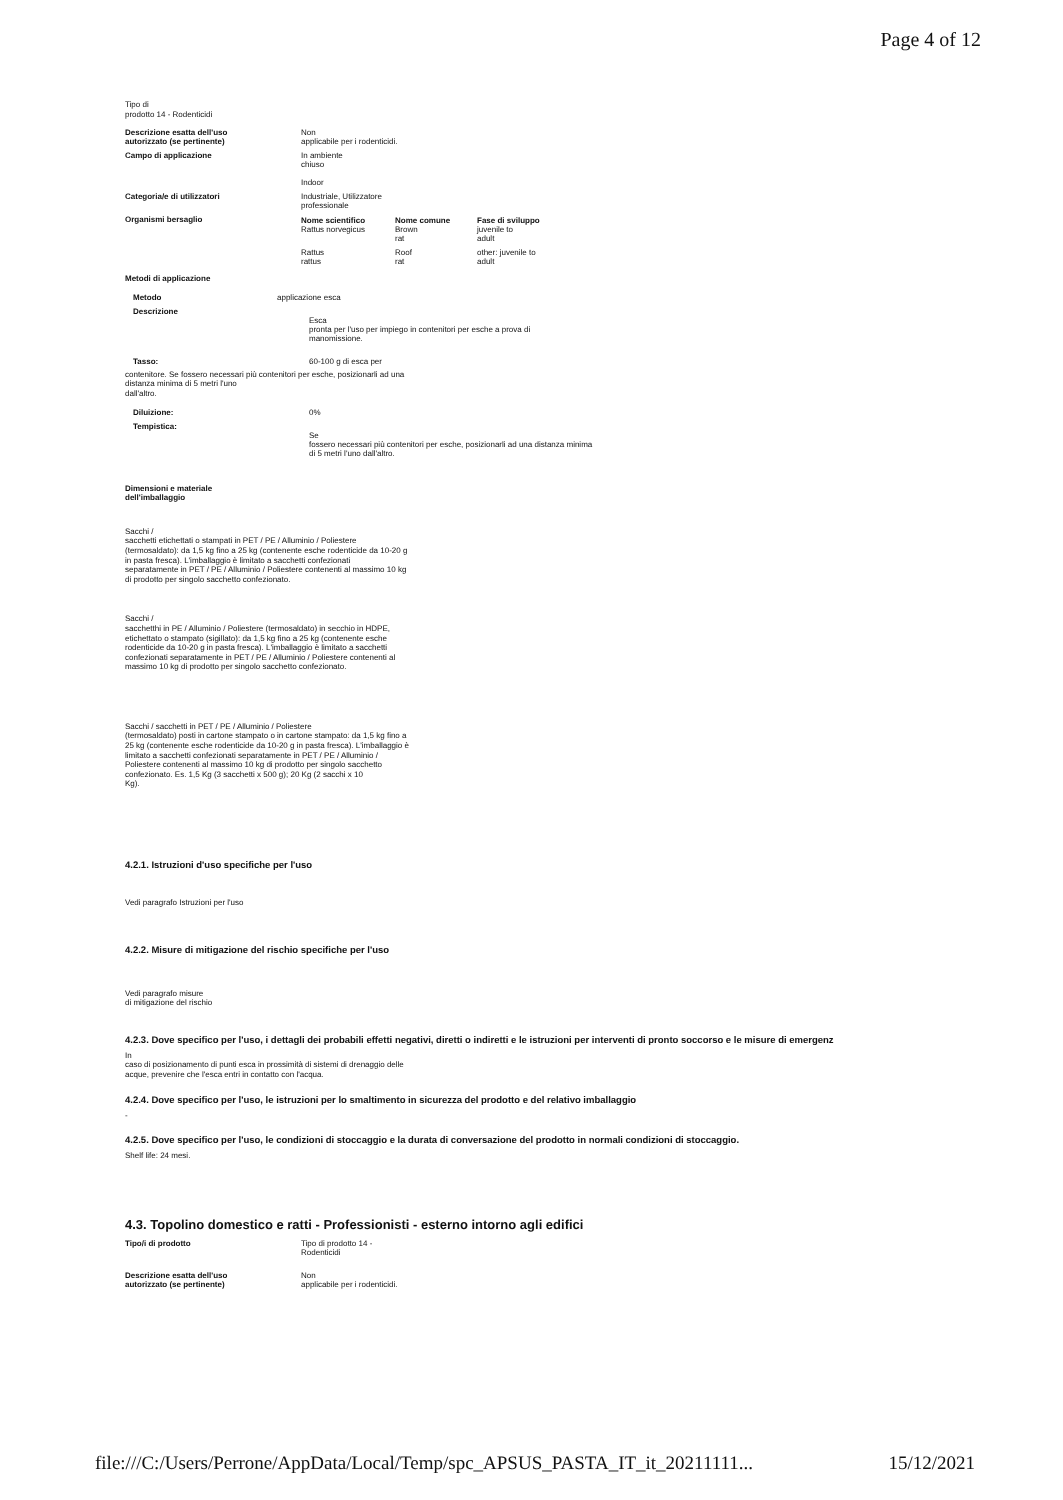Page 4 of 12
Tipo di
prodotto 14 - Rodenticidi
| Descrizione esatta dell'uso autorizzato (se pertinente) | Non applicabile per i rodenticidi. |
| Campo di applicazione | In ambiente chiuso Indoor |
| Categoria/e di utilizzatori | Industriale, Utilizzatore professionale |
| Organismi bersaglio | / Nome scientifico Rattus norvegicus / Nome comune Brown rat / Fase di sviluppo juvenile to adult / / Rattus rattus / Roof rat / other: juvenile to adult / |
Metodi di applicazione
| Metodo | applicazione esca |
| Descrizione | Esca pronta per l'uso per impiego in contenitori per esche a prova di manomissione. |
| Tasso: | 60-100 g di esca per |
contenitore. Se fossero necessari più contenitori per esche, posizionarli ad una
distanza minima di 5 metri l'uno
dall'altro.
| Diluizione: | 0% |
| Tempistica: | Se fossero necessari più contenitori per esche, posizionarli ad una distanza minima di 5 metri l'uno dall'altro. |
Dimensioni e materiale
dell'imballaggio
Sacchi /
sacchetti etichettati o stampati in PET / PE / Alluminio / Poliestere
(termosaldato): da 1,5 kg fino a 25 kg (contenente esche rodenticide da 10-20 g
in pasta fresca). L'imballaggio è limitato a sacchetti confezionati
separatamente in PET / PE / Alluminio / Poliestere contenenti al massimo 10 kg
di prodotto per singolo sacchetto confezionato.
Sacchi /
sacchetthi in PE / Alluminio / Poliestere (termosaldato) in secchio in HDPE,
etichettato o stampato (sigillato): da 1,5 kg fino a 25 kg (contenente esche
rodenticide da 10-20 g in pasta fresca). L'imballaggio è limitato a sacchetti
confezionati separatamente in PET / PE / Alluminio / Poliestere contenenti al
massimo 10 kg di prodotto per singolo sacchetto confezionato.
Sacchi / sacchetti in PET / PE / Alluminio / Poliestere
(termosaldato) posti in cartone stampato o in cartone stampato: da 1,5 kg fino a
25 kg (contenente esche rodenticide da 10-20 g in pasta fresca). L'imballaggio è
limitato a sacchetti confezionati separatamente in PET / PE / Alluminio /
Poliestere contenenti al massimo 10 kg di prodotto per singolo sacchetto
confezionato. Es. 1,5 Kg (3 sacchetti x 500 g); 20 Kg (2 sacchi x 10
Kg).
4.2.1. Istruzioni d'uso specifiche per l'uso
Vedi paragrafo Istruzioni per l'uso
4.2.2. Misure di mitigazione del rischio specifiche per l'uso
Vedi paragrafo misure
di mitigazione del rischio
4.2.3. Dove specifico per l'uso, i dettagli dei probabili effetti negativi, diretti o indiretti e le istruzioni per interventi di pronto soccorso e le misure di emergenz
In
caso di posizionamento di punti esca in prossimità di sistemi di drenaggio delle
acque, prevenire che l'esca entri in contatto con l'acqua.
4.2.4. Dove specifico per l'uso, le istruzioni per lo smaltimento in sicurezza del prodotto e del relativo imballaggio
-
4.2.5. Dove specifico per l'uso, le condizioni di stoccaggio e la durata di conversazione del prodotto in normali condizioni di stoccaggio.
Shelf life: 24 mesi.
4.3. Topolino domestico e ratti - Professionisti - esterno intorno agli edifici
| Tipo/i di prodotto | Tipo di prodotto 14 - Rodenticidi |
| Descrizione esatta dell'uso autorizzato (se pertinente) | Non applicabile per i rodenticidi. |
file:///C:/Users/Perrone/AppData/Local/Temp/spc_APSUS_PASTA_IT_it_20211111... 15/12/2021